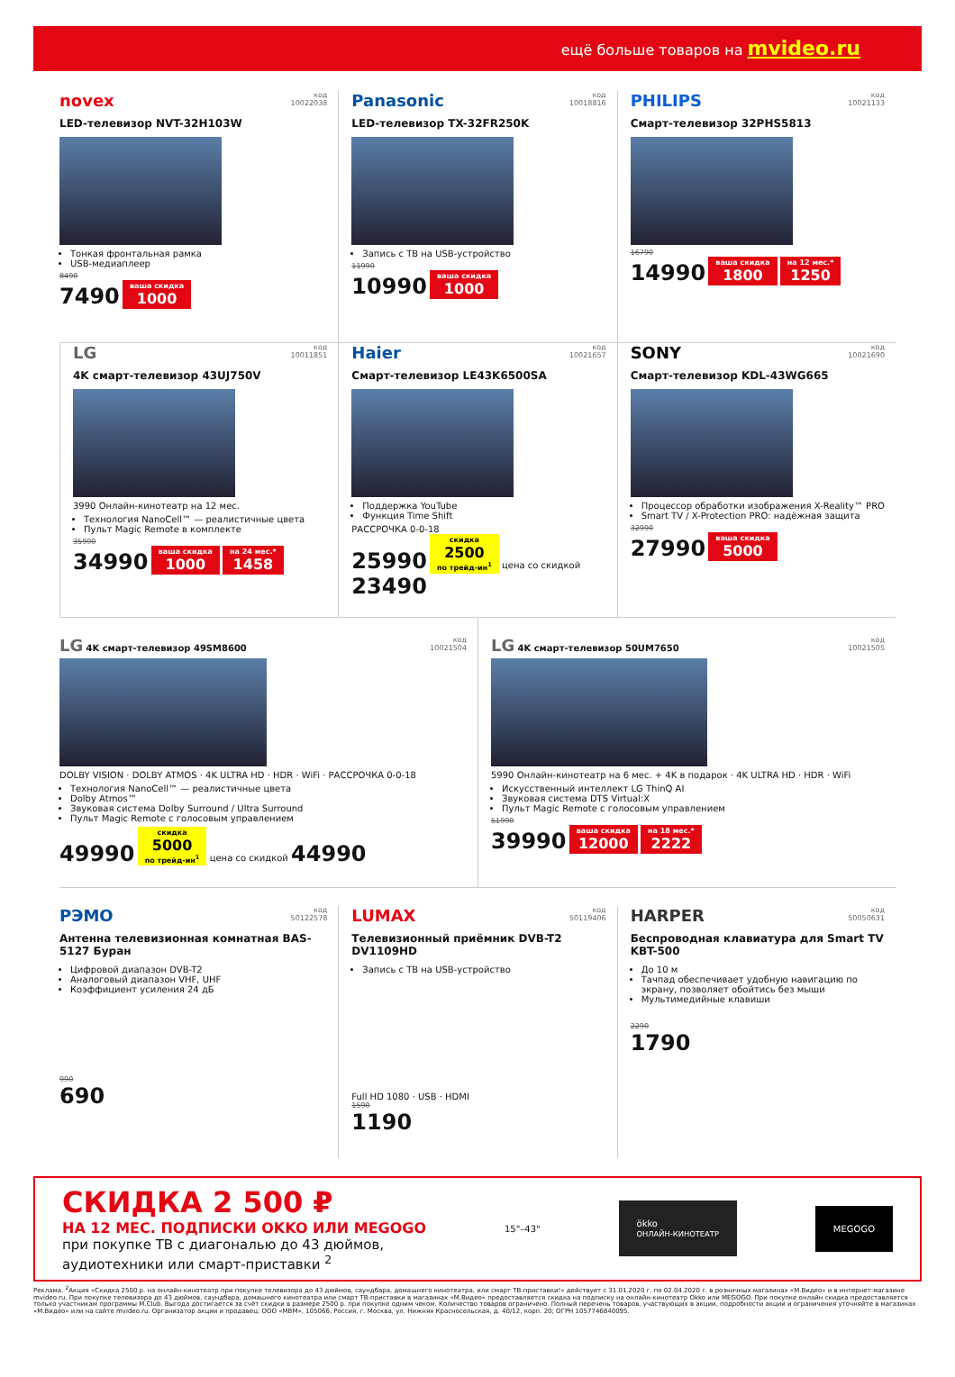ещё больше товаров на mvideo.ru
novex код
10022038
LED-телевизор NVT-32H103W
Тонкая фронтальная рамка
USB-медиаплеер
8490
7490 ваша скидка 1000
Panasonic код
10018816
LED-телевизор TX-32FR250K
Запись с ТВ на USB-устройство
11990
10990 ваша скидка 1000
PHILIPS код
10021133
Смарт-телевизор 32PHS5813
16790
14990 ваша скидка 1800 на 12 мес.* 1250
LG код
10011851
4K смарт-телевизор 43UJ750V
3990 Онлайн-кинотеатр на 12 мес.
Технология NanoCell™ — реалистичные цвета
Пульт Magic Remote в комплекте
35990
34990 ваша скидка 1000 на 24 мес.* 1458
Haier код
10021657
Смарт-телевизор LE43K6500SA
Поддержка YouTube
Функция Time Shift
РАССРОЧКА 0-0-18
25990 скидка 2500 по трейд-ин<sup>1</sup> цена со скидкой 23490
SONY код
10021690
Смарт-телевизор KDL-43WG665
Процессор обработки изображения X-Reality™ PRO
Smart TV / X-Protection PRO: надёжная защита
32990
27990 ваша скидка 5000
LG 4K смарт-телевизор 49SM8600 код
10021504
DOLBY VISION · DOLBY ATMOS · 4K ULTRA HD · HDR · WiFi · РАССРОЧКА 0-0-18
Технология NanoCell™ — реалистичные цвета
Dolby Atmos™
Звуковая система Dolby Surround / Ultra Surround
Пульт Magic Remote с голосовым управлением
49990 скидка 5000 по трейд-ин<sup>1</sup> цена со скидкой 44990
LG 4K смарт-телевизор 50UM7650 код
10021505
5990 Онлайн-кинотеатр на 6 мес. + 4K в подарок · 4K ULTRA HD · HDR · WiFi
Искусственный интеллект LG ThinQ AI
Звуковая система DTS Virtual:X
Пульт Magic Remote с голосовым управлением
51990
39990 ваша скидка 12000 на 18 мес.* 2222
РЭМО код
50122578
Антенна телевизионная комнатная BAS-5127 Буран
Цифровой диапазон DVB-T2
Аналоговый диапазон VHF, UHF
Коэффициент усиления 24 дБ
990
690
LUMAX код
50119406
Телевизионный приёмник DVB-T2 DV1109HD
Запись с ТВ на USB-устройство
Full HD 1080 · USB · HDMI
1590
1190
HARPER код
50050631
Беспроводная клавиатура для Smart TV KBT-500
До 10 м
Тачпад обеспечивает удобную навигацию по экрану, позволяет обойтись без мыши
Мультимедийные клавиши
2290
1790
СКИДКА 2 500 ₽
НА 12 МЕС. ПОДПИСКИ OKKO ИЛИ MEGOGO
при покупке ТВ с диагональю до 43 дюймов,
аудиотехники или смарт-приставки <sup>2</sup>
15"–43"
ökko
ОНЛАЙН-КИНОТЕАТР
MEGOGO
Реклама. <sup>2</sup>Акция «Скидка 2500 р. на онлайн-кинотеатр при покупке телевизора до 43 дюймов, саундбара, домашнего кинотеатра, или смарт ТВ-приставки!» действует с 31.01.2020 г. по 02.04.2020 г. в розничных магазинах «М.Видео» и в интернет-магазине mvideo.ru. При покупке телевизора до 43 дюймов, саундбара, домашнего кинотеатра или смарт ТВ-приставки в магазинах «М.Видео» предоставляется скидка на подписку на онлайн-кинотеатр Okko или MEGOGO. При покупке онлайн скидка предоставляется только участникам программы M.Club. Выгода достигается за счёт скидки в размере 2500 р. при покупке одним чеком. Количество товаров ограничено. Полный перечень товаров, участвующих в акции, подробности акции и ограничения уточняйте в магазинах «М.Видео» или на сайте mvideo.ru. Организатор акции и продавец: ООО «МВМ», 105066, Россия, г. Москва, ул. Нижняя Красносельская, д. 40/12, корп. 20; ОГРН 1057746840095.